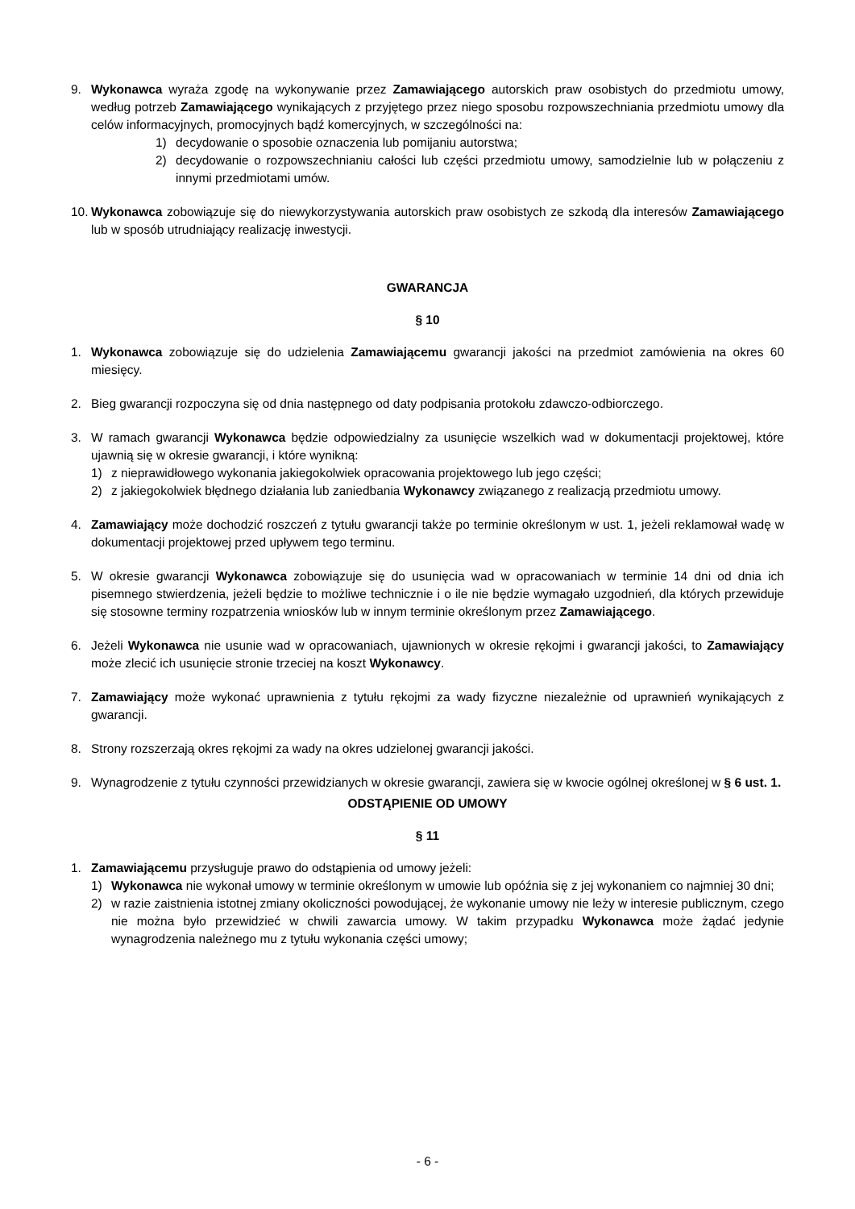9. Wykonawca wyraża zgodę na wykonywanie przez Zamawiającego autorskich praw osobistych do przedmiotu umowy, według potrzeb Zamawiającego wynikających z przyjętego przez niego sposobu rozpowszechniania przedmiotu umowy dla celów informacyjnych, promocyjnych bądź komercyjnych, w szczególności na:
1) decydowanie o sposobie oznaczenia lub pomijaniu autorstwa;
2) decydowanie o rozpowszechnianiu całości lub części przedmiotu umowy, samodzielnie lub w połączeniu z innymi przedmiotami umów.
10.
Wykonawca zobowiązuje się do niewykorzystywania autorskich praw osobistych ze szkodą dla interesów Zamawiającego lub w sposób utrudniający realizację inwestycji.
GWARANCJA
§ 10
1. Wykonawca zobowiązuje się do udzielenia Zamawiającemu gwarancji jakości na przedmiot zamówienia na okres 60 miesięcy.
2. Bieg gwarancji rozpoczyna się od dnia następnego od daty podpisania protokołu zdawczo-odbiorczego.
3. W ramach gwarancji Wykonawca będzie odpowiedzialny za usunięcie wszelkich wad w dokumentacji projektowej, które ujawnią się w okresie gwarancji, i które wynikną:
1) z nieprawidłowego wykonania jakiegokolwiek opracowania projektowego lub jego części;
2) z jakiegokolwiek błędnego działania lub zaniedbania Wykonawcy związanego z realizacją przedmiotu umowy.
4. Zamawiający może dochodzić roszczeń z tytułu gwarancji także po terminie określonym w ust. 1, jeżeli reklamował wadę w dokumentacji projektowej przed upływem tego terminu.
5. W okresie gwarancji Wykonawca zobowiązuje się do usunięcia wad w opracowaniach w terminie 14 dni od dnia ich pisemnego stwierdzenia, jeżeli będzie to możliwe technicznie i o ile nie będzie wymagało uzgodnień, dla których przewiduje się stosowne terminy rozpatrzenia wniosków lub w innym terminie określonym przez Zamawiającego.
6. Jeżeli Wykonawca nie usunie wad w opracowaniach, ujawnionych w okresie rękojmi i gwarancji jakości, to Zamawiający może zlecić ich usunięcie stronie trzeciej na koszt Wykonawcy.
7. Zamawiający może wykonać uprawnienia z tytułu rękojmi za wady fizyczne niezależnie od uprawnień wynikających z gwarancji.
8. Strony rozszerzają okres rękojmi za wady na okres udzielonej gwarancji jakości.
9. Wynagrodzenie z tytułu czynności przewidzianych w okresie gwarancji, zawiera się w kwocie ogólnej określonej w § 6 ust. 1.
ODSTĄPIENIE OD UMOWY
§ 11
1. Zamawiającemu przysługuje prawo do odstąpienia od umowy jeżeli:
1) Wykonawca nie wykonał umowy w terminie określonym w umowie lub opóźnia się z jej wykonaniem co najmniej 30 dni;
2) w razie zaistnienia istotnej zmiany okoliczności powodującej, że wykonanie umowy nie leży w interesie publicznym, czego nie można było przewidzieć w chwili zawarcia umowy. W takim przypadku Wykonawca może żądać jedynie wynagrodzenia należnego mu z tytułu wykonania części umowy;
- 6 -